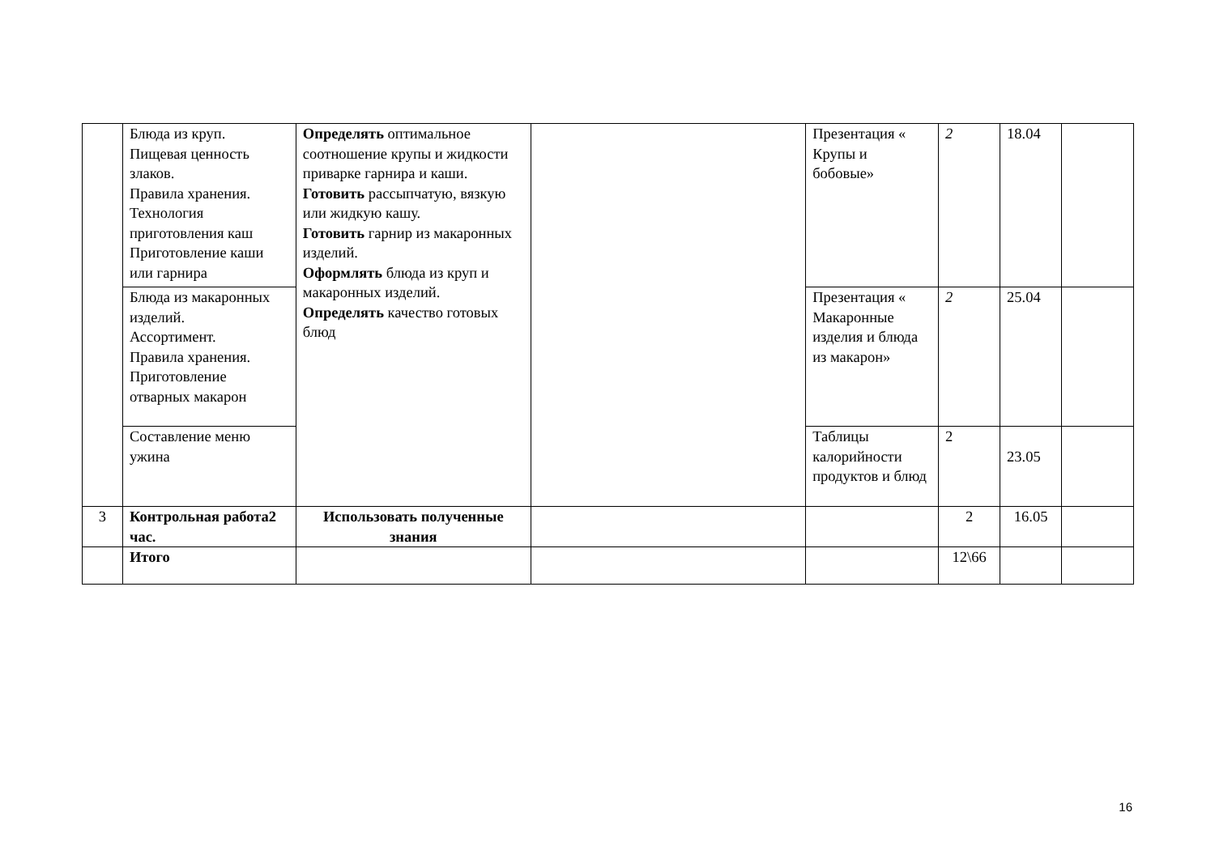| | Блюда из круп. Пищевая ценность злаков. Правила хранения. Технология приготовления каш Приготовление каши или гарнира | Определять оптимальное соотношение крупы и жидкости приварке гарнира и каши. Готовить рассыпчатую, вязкую или жидкую кашу. Готовить гарнир из макаронных изделий. Оформлять блюда из круп и макаронных изделий. Определять качество готовых блюд | | Презентация « Крупы и бобовые» | 2 | 18.04 | |
| | Блюда из макаронных изделий. Ассортимент. Правила хранения. Приготовление отварных макарон | | | Презентация « Макаронные изделия и блюда из макарон» | 2 | 25.04 | |
| | Составление меню ужина | | | Таблицы калорийности продуктов и блюд | 2 | 23.05 | |
| 3 | Контрольная работа2 час. | Использовать полученные знания | | | 2 | 16.05 | |
| | Итого | | | | 12\66 | | |
16